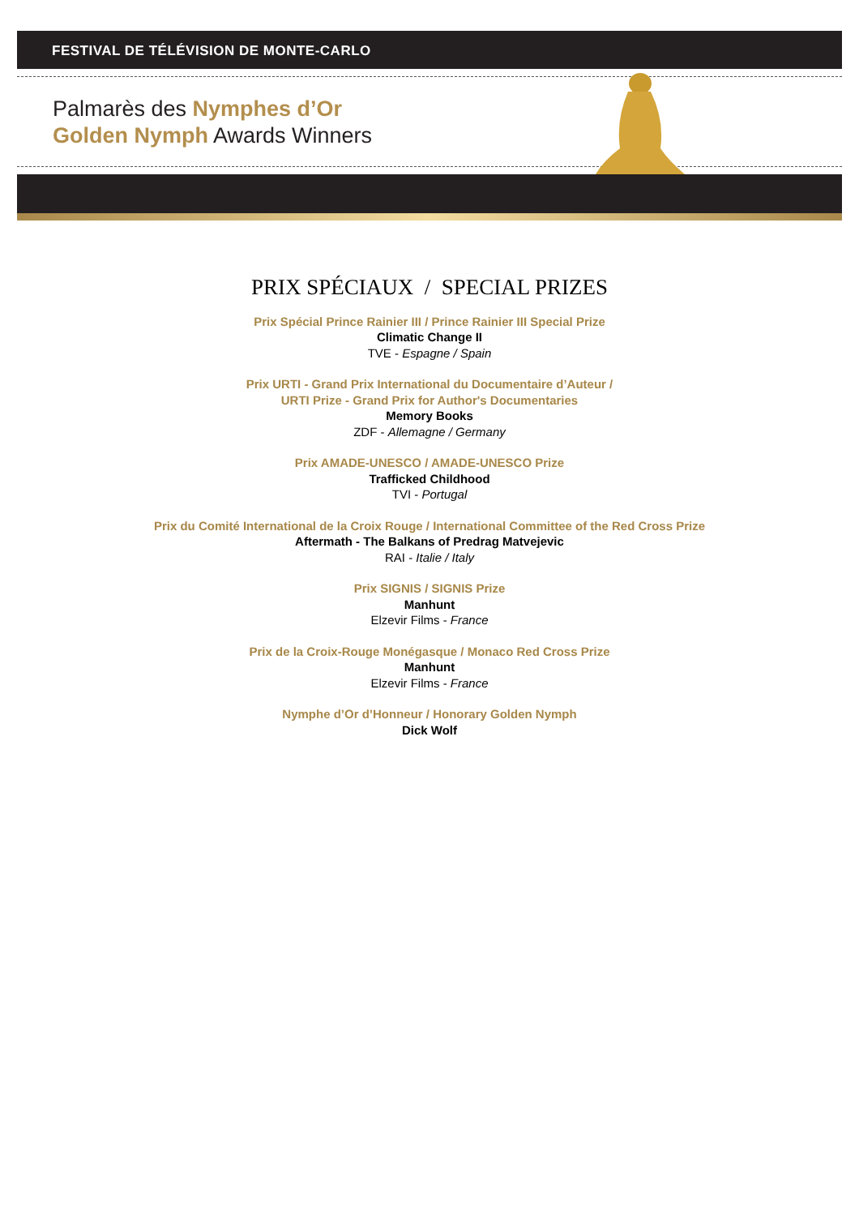FESTIVAL DE TÉLÉVISION DE MONTE-CARLO
Palmarès des Nymphes d’Or
Golden Nymph Awards Winners
PRIX SPÉCIAUX / SPECIAL PRIZES
Prix Spécial Prince Rainier III / Prince Rainier III Special Prize
Climatic Change II
TVE - Espagne / Spain
Prix URTI - Grand Prix International du Documentaire d’Auteur /
URTI Prize - Grand Prix for Author's Documentaries
Memory Books
ZDF - Allemagne / Germany
Prix AMADE-UNESCO / AMADE-UNESCO Prize
Trafficked Childhood
TVI - Portugal
Prix du Comité International de la Croix Rouge / International Committee of the Red Cross Prize
Aftermath - The Balkans of Predrag Matvejevic
RAI - Italie / Italy
Prix SIGNIS / SIGNIS Prize
Manhunt
Elzevir Films - France
Prix de la Croix-Rouge Monégasque / Monaco Red Cross Prize
Manhunt
Elzevir Films - France
Nymphe d’Or d’Honneur / Honorary Golden Nymph
Dick Wolf